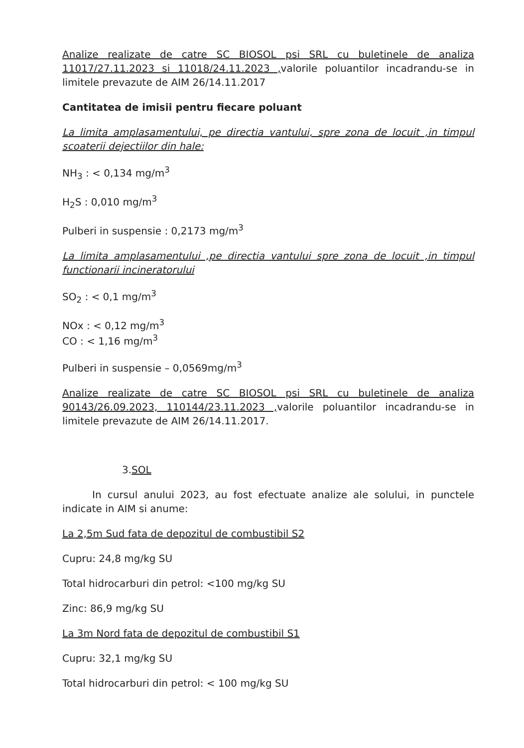Analize realizate de catre SC BIOSOL psi SRL cu buletinele de analiza 11017/27.11.2023 si 11018/24.11.2023 , valorile poluantilor incadrandu-se in limitele prevazute de AIM 26/14.11.2017
Cantitatea de imisii pentru fiecare poluant
La limita amplasamentului, pe directia vantului, spre zona de locuit ,in timpul scoaterii dejectiilor din hale:
NH<sub>3</sub> : < 0,134 mg/m<sup>3</sup>
H<sub>2</sub>S : 0,010 mg/m<sup>3</sup>
Pulberi in suspensie : 0,2173 mg/m<sup>3</sup>
La limita amplasamentului ,pe directia vantului spre zona de locuit ,in timpul functionarii incineratorului
SO<sub>2</sub> : < 0,1 mg/m<sup>3</sup>
NOx : < 0,12 mg/m<sup>3</sup>
CO : < 1,16 mg/m<sup>3</sup>
Pulberi in suspensie – 0,0569mg/m<sup>3</sup>
Analize realizate de catre SC BIOSOL psi SRL cu buletinele de analiza 90143/26.09.2023, 110144/23.11.2023 , valorile poluantilor incadrandu-se in limitele prevazute de AIM 26/14.11.2017.
3.SOL
In cursul anului 2023, au fost efectuate analize ale solului, in punctele indicate in AIM si anume:
La 2,5m Sud fata de depozitul de combustibil S2
Cupru: 24,8 mg/kg SU
Total hidrocarburi din petrol: <100 mg/kg SU
Zinc: 86,9 mg/kg SU
La 3m Nord fata de depozitul de combustibil S1
Cupru: 32,1 mg/kg SU
Total hidrocarburi din petrol: < 100 mg/kg SU